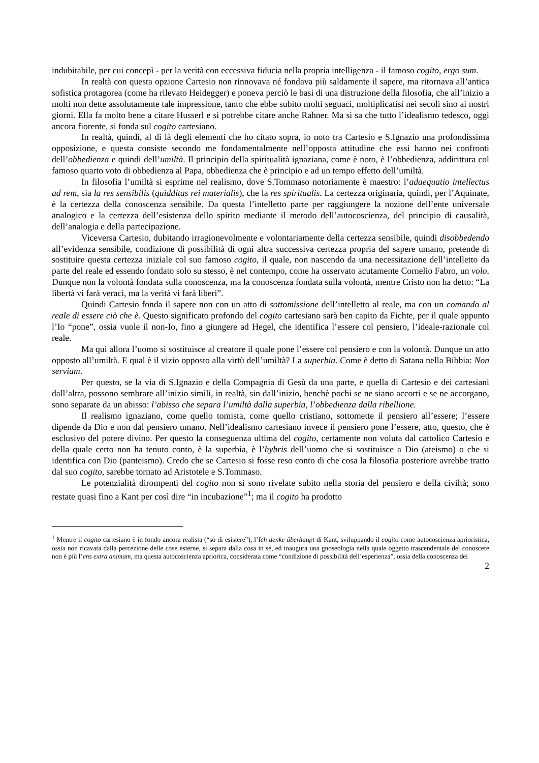indubitabile, per cui concepì - per la verità con eccessiva fiducia nella propria intelligenza - il famoso cogito, ergo sum.
In realtà con questa opzione Cartesio non rinnovava né fondava più saldamente il sapere, ma ritornava all’antica sofistica protagorea (come ha rilevato Heidegger) e poneva perciò le basi di una distruzione della filosofia, che all’inizio a molti non dette assolutamente tale impressione, tanto che ebbe subito molti seguaci, moltiplicatisi nei secoli sino ai nostri giorni. Ella fa molto bene a citare Husserl e si potrebbe citare anche Rahner. Ma si sa che tutto l’idealismo tedesco, oggi ancora fiorente, si fonda sul cogito cartesiano.
In realtà, quindi, al di là degli elementi che ho citato sopra, io noto tra Cartesio e S.Ignazio una profondissima opposizione, e questa consiste secondo me fondamentalmente nell’opposta attitudine che essi hanno nei confronti dell’obbedienza e quindi dell’umiltà. Il principio della spiritualità ignaziana, come è noto, è l’obbedienza, addirittura col famoso quarto voto di obbedienza al Papa, obbedienza che è principio e ad un tempo effetto dell’umiltà.
In filosofia l’umiltà si esprime nel realismo, dove S.Tommaso notoriamente è maestro: l’adaequatio intellectus ad rem, sia la res sensibilis (quidditas rei materialis), che la res spiritualis. La certezza originaria, quindi, per l’Aquinate, è la certezza della conoscenza sensibile. Da questa l’intelletto parte per raggiungere la nozione dell’ente universale analogico e la certezza dell’esistenza dello spirito mediante il metodo dell’autocoscienza, del principio di causalità, dell’analogia e della partecipazione.
Viceversa Cartesio, dubitando irragionevolmente e volontariamente della certezza sensibile, quindi disobbedendo all’evidenza sensibile, condizione di possibilità di ogni altra successiva certezza propria del sapere umano, pretende di sostituire questa certezza iniziale col suo famoso cogito, il quale, non nascendo da una necessitazione dell’intelletto da parte del reale ed essendo fondato solo su stesso, è nel contempo, come ha osservato acutamente Cornelio Fabro, un volo. Dunque non la volontà fondata sulla conoscenza, ma la conoscenza fondata sulla volontà, mentre Cristo non ha detto: “La libertà vi farà veraci, ma la verità vi farà liberi”.
Quindi Cartesio fonda il sapere non con un atto di sottomissione dell’intelletto al reale, ma con un comando al reale di essere ciò che è. Questo significato profondo del cogito cartesiano sarà ben capito da Fichte, per il quale appunto l’Io “pone”, ossia vuole il non-Io, fino a giungere ad Hegel, che identifica l’essere col pensiero, l’ideale-razionale col reale.
Ma qui allora l’uomo si sostituisce al creatore il quale pone l’essere col pensiero e con la volontà. Dunque un atto opposto all’umiltà. E qual è il vizio opposto alla virtù dell’umiltà? La superbia. Come è detto di Satana nella Bibbia: Non serviam.
Per questo, se la via di S.Ignazio e della Compagnia di Gesù da una parte, e quella di Cartesio e dei cartesiani dall’altra, possono sembrare all’inizio simili, in realtà, sin dall’inizio, benchè pochi se ne siano accorti e se ne accorgano, sono separate da un abisso: l’abisso che separa l’umiltà dalla superbia, l’obbedienza dalla ribellione.
Il realismo ignaziano, come quello tomista, come quello cristiano, sottomette il pensiero all’essere; l’essere dipende da Dio e non dal pensiero umano. Nell’idealismo cartesiano invece il pensiero pone l’essere, atto, questo, che è esclusivo del potere divino. Per questo la conseguenza ultima del cogito, certamente non voluta dal cattolico Cartesio e della quale certo non ha tenuto conto, è la superbia, è l’hybris dell’uomo che si sostituisce a Dio (ateismo) o che si identifica con Dio (panteismo). Credo che se Cartesio si fosse reso conto di che cosa la filosofia posteriore avrebbe tratto dal suo cogito, sarebbe tornato ad Aristotele e S.Tommaso.
Le potenzialità dirompenti del cogito non si sono rivelate subito nella storia del pensiero e della civiltà; sono restate quasi fino a Kant per così dire “in incubazione”<sup>1</sup>; ma il cogito ha prodotto
<sup>1</sup> Mentre il cogito cartesiano è in fondo ancora realista (“so di esistere”), l’Ich denke überhaupt di Kant, sviluppando il cogito come autocoscienza aprioristica, ossia non ricavata dalla percezione delle cose esterne, si separa dalla cosa in sé, ed inaugura una gnoseologia nella quale oggetto trascendentale del conoscere non è più l’ens extra animam, ma questa autocoscienza apriorica, considerata come “condizione di possibilità dell’esperienza”, ossia della conoscenza dei
2